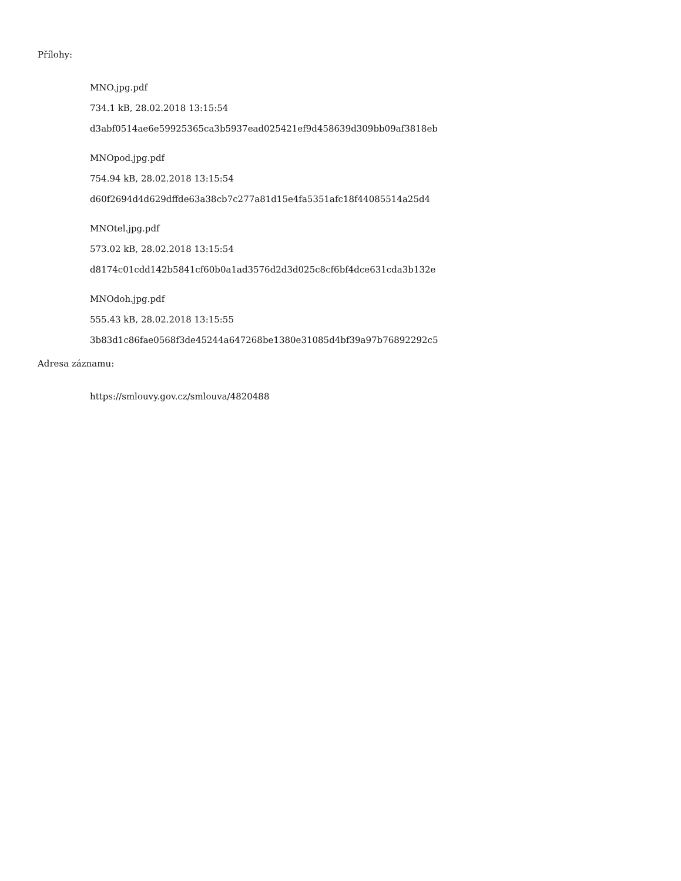Přílohy:
MNO.jpg.pdf
734.1 kB, 28.02.2018 13:15:54
d3abf0514ae6e59925365ca3b5937ead025421ef9d458639d309bb09af3818eb
MNOpod.jpg.pdf
754.94 kB, 28.02.2018 13:15:54
d60f2694d4d629dffde63a38cb7c277a81d15e4fa5351afc18f44085514a25d4
MNOtel.jpg.pdf
573.02 kB, 28.02.2018 13:15:54
d8174c01cdd142b5841cf60b0a1ad3576d2d3d025c8cf6bf4dce631cda3b132e
MNOdoh.jpg.pdf
555.43 kB, 28.02.2018 13:15:55
3b83d1c86fae0568f3de45244a647268be1380e31085d4bf39a97b76892292c5
Adresa záznamu:
https://smlouvy.gov.cz/smlouva/4820488